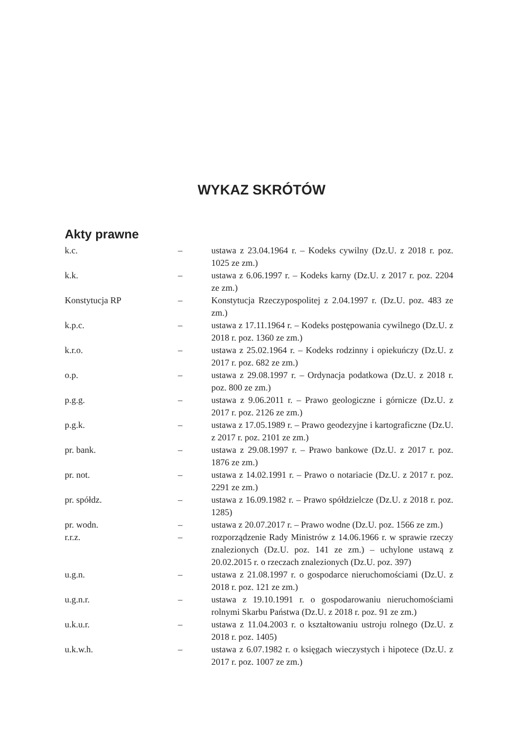WYKAZ SKRÓTÓW
Akty prawne
| k.c. | – | ustawa z 23.04.1964 r. – Kodeks cywilny (Dz.U. z 2018 r. poz. 1025 ze zm.) |
| k.k. | – | ustawa z 6.06.1997 r. – Kodeks karny (Dz.U. z 2017 r. poz. 2204 ze zm.) |
| Konstytucja RP | – | Konstytucja Rzeczypospolitej z 2.04.1997 r. (Dz.U. poz. 483 ze zm.) |
| k.p.c. | – | ustawa z 17.11.1964 r. – Kodeks postępowania cywilnego (Dz.U. z 2018 r. poz. 1360 ze zm.) |
| k.r.o. | – | ustawa z 25.02.1964 r. – Kodeks rodzinny i opiekuńczy (Dz.U. z 2017 r. poz. 682 ze zm.) |
| o.p. | – | ustawa z 29.08.1997 r. – Ordynacja podatkowa (Dz.U. z 2018 r. poz. 800 ze zm.) |
| p.g.g. | – | ustawa z 9.06.2011 r. – Prawo geologiczne i górnicze (Dz.U. z 2017 r. poz. 2126 ze zm.) |
| p.g.k. | – | ustawa z 17.05.1989 r. – Prawo geodezyjne i kartograficzne (Dz.U. z 2017 r. poz. 2101 ze zm.) |
| pr. bank. | – | ustawa z 29.08.1997 r. – Prawo bankowe (Dz.U. z 2017 r. poz. 1876 ze zm.) |
| pr. not. | – | ustawa z 14.02.1991 r. – Prawo o notariacie (Dz.U. z 2017 r. poz. 2291 ze zm.) |
| pr. spółdz. | – | ustawa z 16.09.1982 r. – Prawo spółdzielcze (Dz.U. z 2018 r. poz. 1285) |
| pr. wodn. | – | ustawa z 20.07.2017 r. – Prawo wodne (Dz.U. poz. 1566 ze zm.) |
| r.r.z. | – | rozporządzenie Rady Ministrów z 14.06.1966 r. w sprawie rzeczy znalezionych (Dz.U. poz. 141 ze zm.) – uchylone ustawą z 20.02.2015 r. o rzeczach znalezionych (Dz.U. poz. 397) |
| u.g.n. | – | ustawa z 21.08.1997 r. o gospodarce nieruchomościami (Dz.U. z 2018 r. poz. 121 ze zm.) |
| u.g.n.r. | – | ustawa z 19.10.1991 r. o gospodarowaniu nieruchomościami rolnymi Skarbu Państwa (Dz.U. z 2018 r. poz. 91 ze zm.) |
| u.k.u.r. | – | ustawa z 11.04.2003 r. o kształtowaniu ustroju rolnego (Dz.U. z 2018 r. poz. 1405) |
| u.k.w.h. | – | ustawa z 6.07.1982 r. o księgach wieczystych i hipotece (Dz.U. z 2017 r. poz. 1007 ze zm.) |